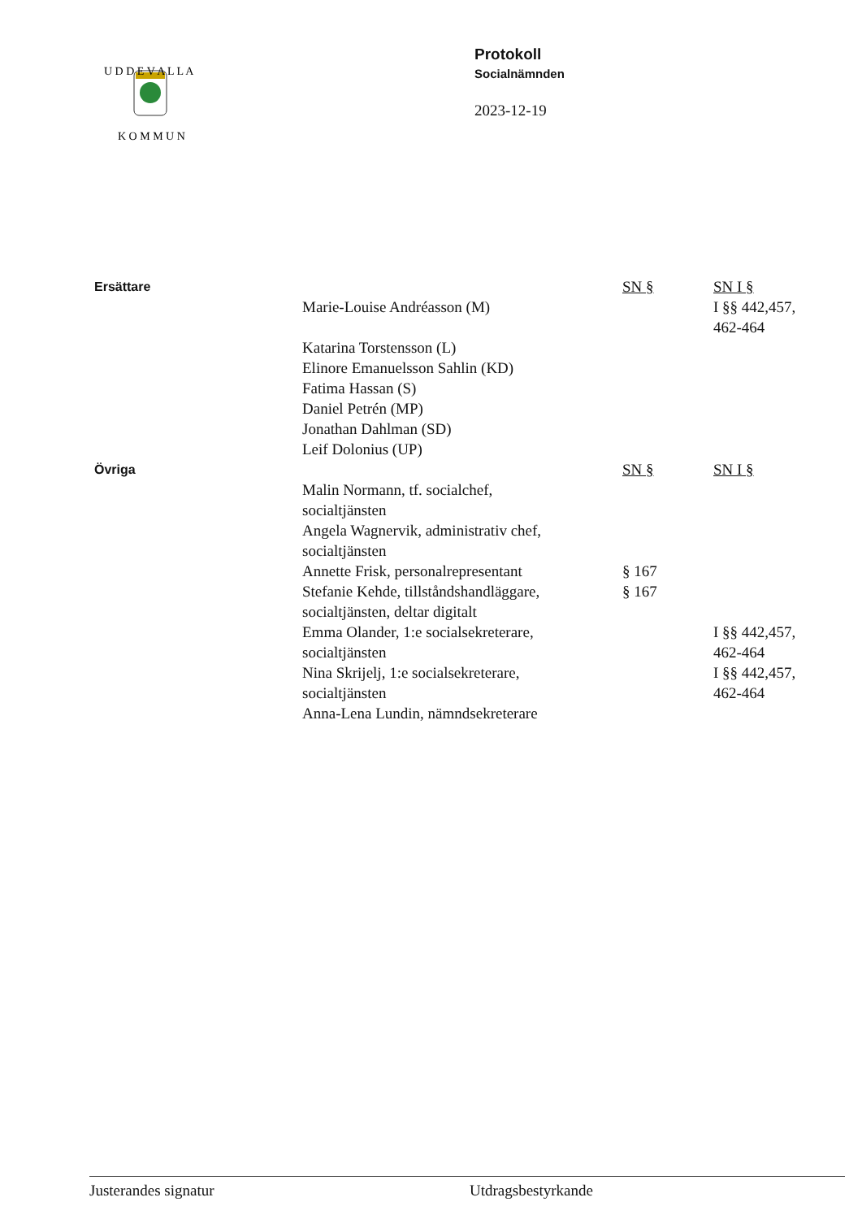U D D E V A L L A
K O M M U N
Protokoll
Socialnämnden
2023-12-19
| Ersättare | | SN § | SN I § |
| | Marie-Louise Andréasson (M) | | I §§ 442,457, 462-464 |
| | Katarina Torstensson (L) Elinore Emanuelsson Sahlin (KD) Fatima Hassan (S) Daniel Petrén (MP) Jonathan Dahlman (SD) Leif Dolonius (UP) | | |
| Övriga | | SN § | SN I § |
| | Malin Normann, tf. socialchef, socialtjänsten | | |
| | Angela Wagnervik, administrativ chef, socialtjänsten | | |
| | Annette Frisk, personalrepresentant | § 167 | |
| | Stefanie Kehde, tillståndshandläggare, socialtjänsten, deltar digitalt | § 167 | |
| | Emma Olander, 1:e socialsekreterare, socialtjänsten | | I §§ 442,457, 462-464 |
| | Nina Skrijelj, 1:e socialsekreterare, socialtjänsten | | I §§ 442,457, 462-464 |
| | Anna-Lena Lundin, nämndsekreterare | | |
Justerandes signatur Utdragsbestyrkande